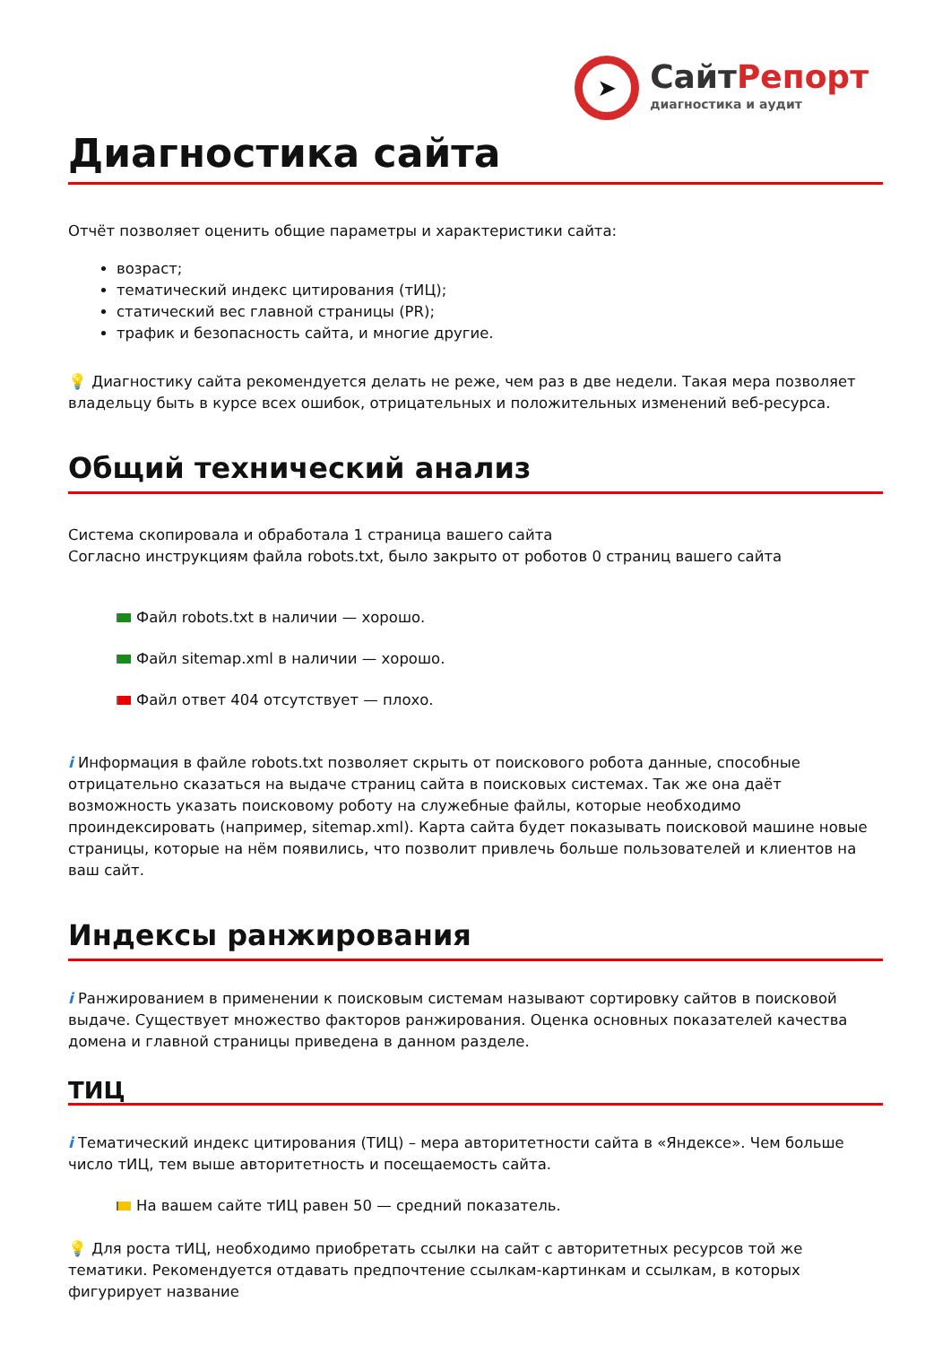➤
СайтРепорт
диагностика и аудит
Диагностика сайта
Отчёт позволяет оценить общие параметры и характеристики сайта:
возраст;
тематический индекс цитирования (тИЦ);
статический вес главной страницы (PR);
трафик и безопасность сайта, и многие другие.
💡 Диагностику сайта рекомендуется делать не реже, чем раз в две недели. Такая мера позволяет владельцу быть в курсе всех ошибок, отрицательных и положительных изменений веб-ресурса.
Общий технический анализ
Система скопировала и обработала 1 страница вашего сайта
Согласно инструкциям файла robots.txt, было закрыто от роботов 0 страниц вашего сайта
Файл robots.txt в наличии — хорошо.
Файл sitemap.xml в наличии — хорошо.
Файл ответ 404 отсутствует — плохо.
i Информация в файле robots.txt позволяет скрыть от поискового робота данные, способные отрицательно сказаться на выдаче страниц сайта в поисковых системах. Так же она даёт возможность указать поисковому роботу на служебные файлы, которые необходимо проиндексировать (например, sitemap.xml). Карта сайта будет показывать поисковой машине новые страницы, которые на нём появились, что позволит привлечь больше пользователей и клиентов на ваш сайт.
Индексы ранжирования
i Ранжированием в применении к поисковым системам называют сортировку сайтов в поисковой выдаче. Существует множество факторов ранжирования. Оценка основных показателей качества домена и главной страницы приведена в данном разделе.
ТИЦ
i Тематический индекс цитирования (ТИЦ) – мера авторитетности сайта в «Яндексе». Чем больше число тИЦ, тем выше авторитетность и посещаемость сайта.
На вашем сайте тИЦ равен 50 — средний показатель.
💡 Для роста тИЦ, необходимо приобретать ссылки на сайт с авторитетных ресурсов той же тематики. Рекомендуется отдавать предпочтение ссылкам-картинкам и ссылкам, в которых фигурирует название